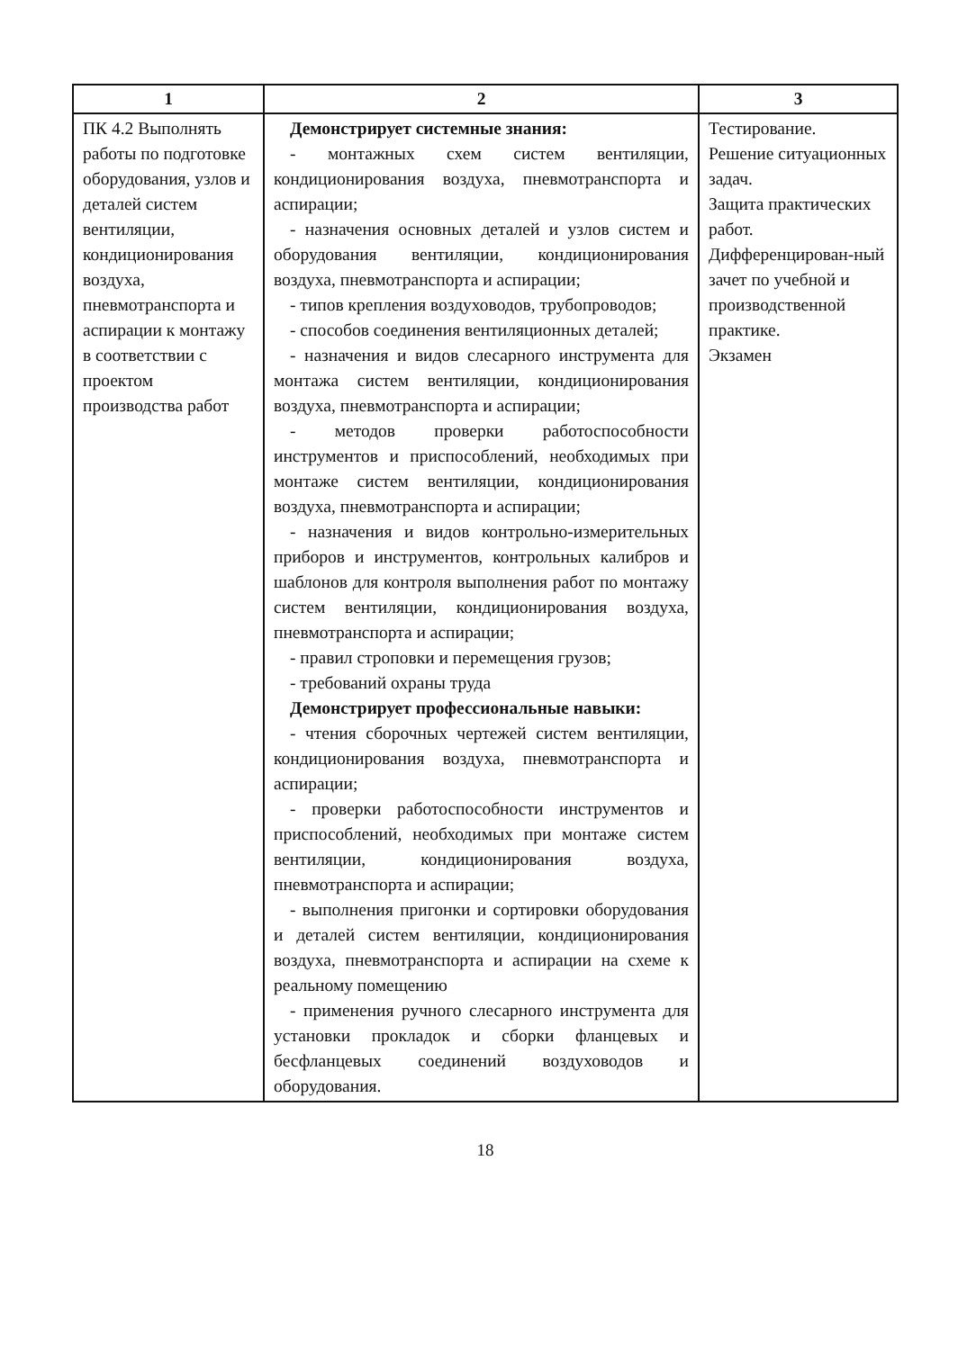| 1 | 2 | 3 |
| --- | --- | --- |
| ПК 4.2 Выполнять работы по подготовке оборудования, узлов и деталей систем вентиляции, кондиционирования воздуха, пневмотранспорта и аспирации к монтажу в соответствии с проектом производства работ | Демонстрирует системные знания: - монтажных схем систем вентиляции, кондиционирования воздуха, пневмотранспорта и аспирации; - назначения основных деталей и узлов систем и оборудования вентиляции, кондиционирования воздуха, пневмотранспорта и аспирации; - типов крепления воздуховодов, трубопроводов; - способов соединения вентиляционных деталей; - назначения и видов слесарного инструмента для монтажа систем вентиляции, кондиционирования воздуха, пневмотранспорта и аспирации; - методов проверки работоспособности инструментов и приспособлений, необходимых при монтаже систем вентиляции, кондиционирования воздуха, пневмотранспорта и аспирации; - назначения и видов контрольно-измерительных приборов и инструментов, контрольных калибров и шаблонов для контроля выполнения работ по монтажу систем вентиляции, кондиционирования воздуха, пневмотранспорта и аспирации; - правил строповки и перемещения грузов; - требований охраны труда Демонстрирует профессиональные навыки: - чтения сборочных чертежей систем вентиляции, кондиционирования воздуха, пневмотранспорта и аспирации; - проверки работоспособности инструментов и приспособлений, необходимых при монтаже систем вентиляции, кондиционирования воздуха, пневмотранспорта и аспирации; - выполнения пригонки и сортировки оборудования и деталей систем вентиляции, кондиционирования воздуха, пневмотранспорта и аспирации на схеме к реальному помещению - применения ручного слесарного инструмента для установки прокладок и сборки фланцевых и бесфланцевых соединений воздуховодов и оборудования. | Тестирование. Решение ситуационных задач. Защита практических работ. Дифференцирован-ный зачет по учебной и производственной практике. Экзамен |
18